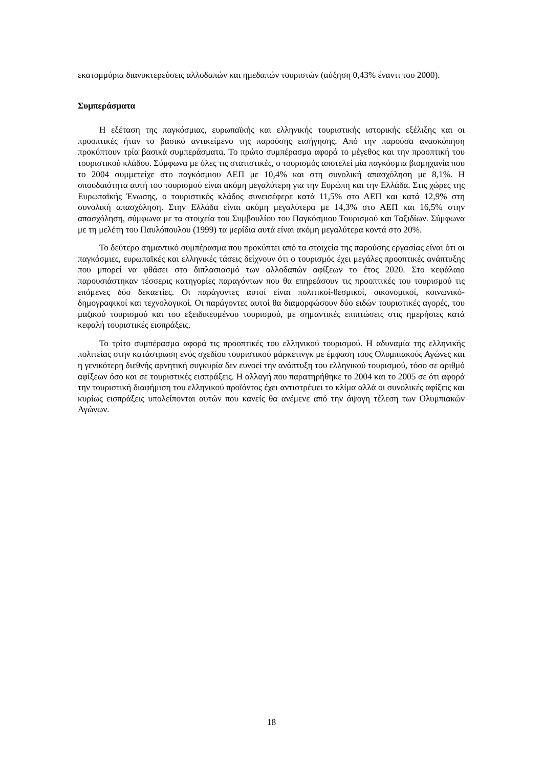εκατομμύρια διανυκτερεύσεις αλλοδαπών και ημεδαπών τουριστών (αύξηση 0,43% έναντι του 2000).
Συμπεράσματα
Η εξέταση της παγκόσμιας, ευρωπαϊκής και ελληνικής τουριστικής ιστορικής εξέλιξης και οι προοπτικές ήταν το βασικό αντικείμενο της παρούσης εισήγησης. Από την παρούσα ανασκόπηση προκύπτουν τρία βασικά συμπεράσματα. Το πρώτο συμπέρασμα αφορά το μέγεθος και την προοπτική του τουριστικού κλάδου. Σύμφωνα με όλες τις στατιστικές, ο τουρισμός αποτελεί μία παγκόσμια βιομηχανία που το 2004 συμμετείχε στο παγκόσμιου ΑΕΠ με 10,4% και στη συνολική απασχόληση με 8,1%. Η σπουδαιότητα αυτή του τουρισμού είναι ακόμη μεγαλύτερη για την Ευρώπη και την Ελλάδα. Στις χώρες της Ευρωπαϊκής Ένωσης, ο τουριστικός κλάδος συνεισέφερε κατά 11,5% στο ΑΕΠ και κατά 12,9% στη συνολική απασχόληση. Στην Ελλάδα είναι ακόμη μεγαλύτερα με 14,3% στο ΑΕΠ και 16,5% στην απασχόληση, σύμφωνα με τα στοιχεία του Συμβουλίου του Παγκόσμιου Τουρισμού και Ταξιδίων. Σύμφωνα με τη μελέτη του Παυλόπουλου (1999) τα μερίδια αυτά είναι ακόμη μεγαλύτερα κοντά στο 20%.
Το δεύτερο σημαντικό συμπέρασμα που προκύπτει από τα στοιχεία της παρούσης εργασίας είναι ότι οι παγκόσμιες, ευρωπαϊκές και ελληνικές τάσεις δείχνουν ότι ο τουρισμός έχει μεγάλες προοπτικές ανάπτυξης που μπορεί να φθάσει στο διπλασιασμό των αλλοδαπών αφίξεων το έτος 2020. Στο κεφάλαιο παρουσιάστηκαν τέσσερις κατηγορίες παραγόντων που θα επηρεάσουν τις προοπτικές του τουρισμού τις επόμενες δύο δεκαετίες. Οι παράγοντες αυτοί είναι πολιτικοί-θεσμικοί, οικονομικοί, κοινωνικό-δημογραφικοί και τεχνολογικοί. Οι παράγοντες αυτοί θα διαμορφώσουν δύο ειδών τουριστικές αγορές, του μαζικού τουρισμού και του εξειδικευμένου τουρισμού, με σημαντικές επιπτώσεις στις ημερήσιες κατά κεφαλή τουριστικές εισπράξεις.
Το τρίτο συμπέρασμα αφορά τις προοπτικές του ελληνικού τουρισμού. Η αδυναμία της ελληνικής πολιτείας στην κατάστρωση ενός σχεδίου τουριστικού μάρκετινγκ με έμφαση τους Ολυμπιακούς Αγώνες και η γενικότερη διεθνής αρνητική συγκυρία δεν ευνοεί την ανάπτυξη του ελληνικού τουρισμού, τόσο σε αριθμό αφίξεων όσο και σε τουριστικές εισπράξεις. Η αλλαγή που παρατηρήθηκε το 2004 και το 2005 σε ότι αφορά την τουριστική διαφήμιση του ελληνικού προϊόντος έχει αντιστρέψει το κλίμα αλλά οι συνολικές αφίξεις και κυρίως εισπράξεις υπολείπονται αυτών που κανείς θα ανέμενε από την άψογη τέλεση των Ολυμπιακών Αγώνων.
18